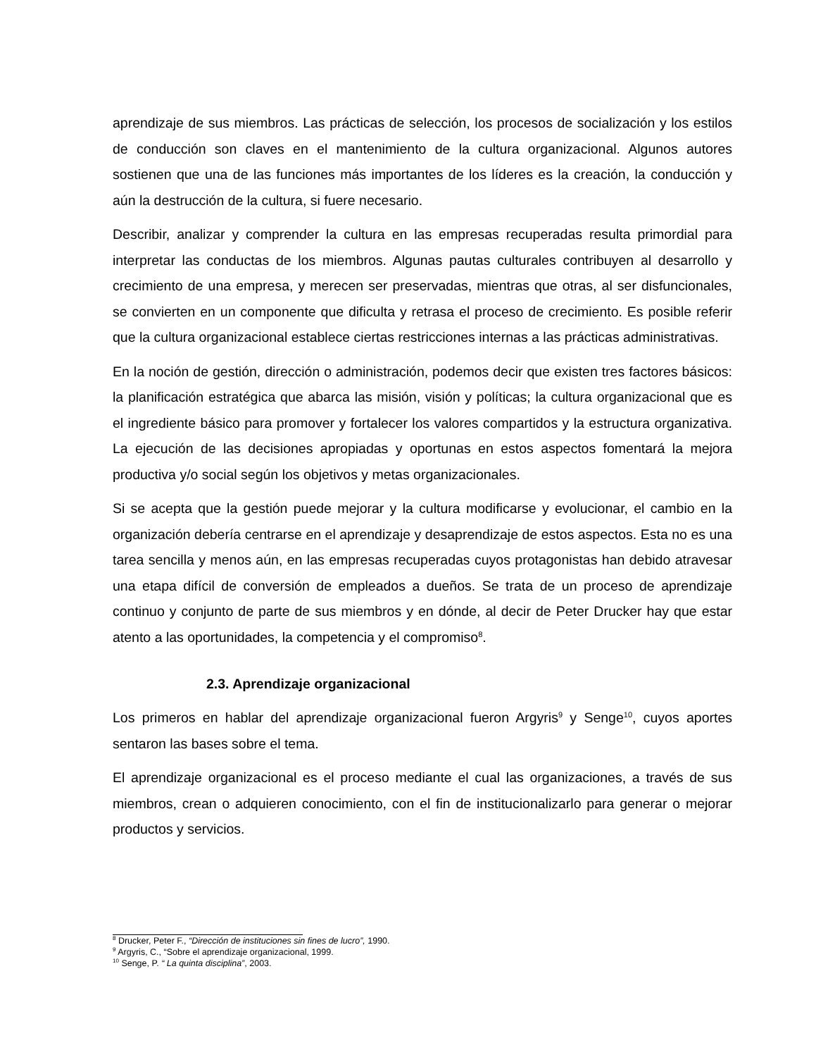aprendizaje de sus miembros. Las prácticas de selección, los procesos de socialización y los estilos de conducción son claves en el mantenimiento de la cultura organizacional. Algunos autores sostienen que una de las funciones más importantes de los líderes es la creación, la conducción y aún la destrucción de la cultura, si fuere necesario.
Describir, analizar y comprender la cultura en las empresas recuperadas resulta primordial para interpretar las conductas de los miembros. Algunas pautas culturales contribuyen al desarrollo y crecimiento de una empresa, y merecen ser preservadas, mientras que otras, al ser disfuncionales, se convierten en un componente que dificulta y retrasa el proceso de crecimiento. Es posible referir que la cultura organizacional establece ciertas restricciones internas a las prácticas administrativas.
En la noción de gestión, dirección o administración, podemos decir que existen tres factores básicos: la planificación estratégica que abarca las misión, visión y políticas; la cultura organizacional que es el ingrediente básico para promover y fortalecer los valores compartidos y la estructura organizativa. La ejecución de las decisiones apropiadas y oportunas en estos aspectos fomentará la mejora productiva y/o social según los objetivos y metas organizacionales.
Si se acepta que la gestión puede mejorar y la cultura modificarse y evolucionar, el cambio en la organización debería centrarse en el aprendizaje y desaprendizaje de estos aspectos. Esta no es una tarea sencilla y menos aún, en las empresas recuperadas cuyos protagonistas han debido atravesar una etapa difícil de conversión de empleados a dueños. Se trata de un proceso de aprendizaje continuo y conjunto de parte de sus miembros y en dónde, al decir de Peter Drucker hay que estar atento a las oportunidades, la competencia y el compromiso<sup>8</sup>.
2.3. Aprendizaje organizacional
Los primeros en hablar del aprendizaje organizacional fueron Argyris<sup>9</sup> y Senge<sup>10</sup>, cuyos aportes sentaron las bases sobre el tema.
El aprendizaje organizacional es el proceso mediante el cual las organizaciones, a través de sus miembros, crean o adquieren conocimiento, con el fin de institucionalizarlo para generar o mejorar productos y servicios.
<sup>8</sup> Drucker, Peter F., “Dirección de instituciones sin fines de lucro”, 1990.
<sup>9</sup> Argyris, C., “Sobre el aprendizaje organizacional, 1999.
<sup>10</sup> Senge, P. “ La quinta disciplina”, 2003.